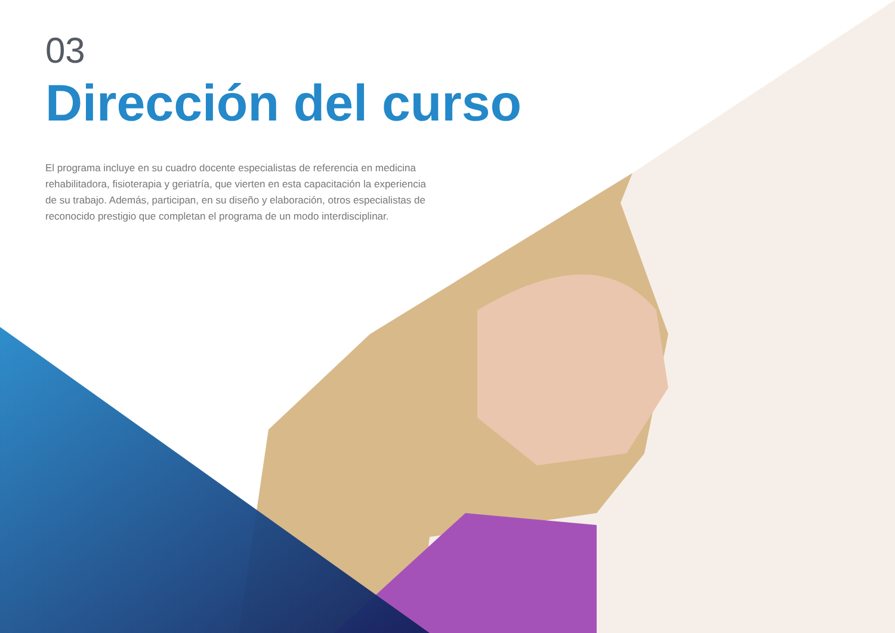03
Dirección del curso
El programa incluye en su cuadro docente especialistas de referencia en medicina rehabilitadora, fisioterapia y geriatría, que vierten en esta capacitación la experiencia de su trabajo. Además, participan, en su diseño y elaboración, otros especialistas de reconocido prestigio que completan el programa de un modo interdisciplinar.